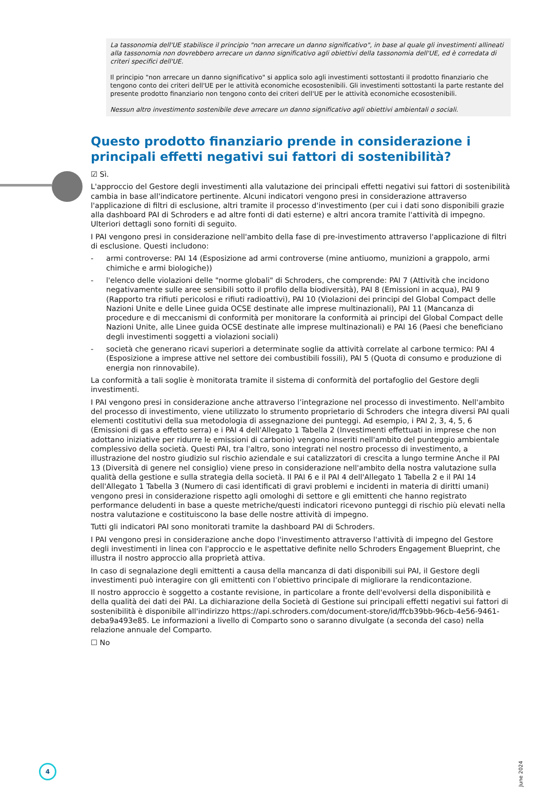La tassonomia dell'UE stabilisce il principio "non arrecare un danno significativo", in base al quale gli investimenti allineati alla tassonomia non dovrebbero arrecare un danno significativo agli obiettivi della tassonomia dell'UE, ed è corredata di criteri specifici dell'UE.
Il principio "non arrecare un danno significativo" si applica solo agli investimenti sottostanti il prodotto finanziario che tengono conto dei criteri dell'UE per le attività economiche ecosostenibili. Gli investimenti sottostanti la parte restante del presente prodotto finanziario non tengono conto dei criteri dell'UE per le attività economiche ecosostenibili.
Nessun altro investimento sostenibile deve arrecare un danno significativo agli obiettivi ambientali o sociali.
Questo prodotto finanziario prende in considerazione i principali effetti negativi sui fattori di sostenibilità?
☑ Sì.
L'approccio del Gestore degli investimenti alla valutazione dei principali effetti negativi sui fattori di sostenibilità cambia in base all'indicatore pertinente. Alcuni indicatori vengono presi in considerazione attraverso l'applicazione di filtri di esclusione, altri tramite il processo d'investimento (per cui i dati sono disponibili grazie alla dashboard PAI di Schroders e ad altre fonti di dati esterne) e altri ancora tramite l'attività di impegno. Ulteriori dettagli sono forniti di seguito.
I PAI vengono presi in considerazione nell'ambito della fase di pre-investimento attraverso l'applicazione di filtri di esclusione. Questi includono:
- armi controverse: PAI 14 (Esposizione ad armi controverse (mine antiuomo, munizioni a grappolo, armi chimiche e armi biologiche))
- l'elenco delle violazioni delle "norme globali" di Schroders, che comprende: PAI 7 (Attività che incidono negativamente sulle aree sensibili sotto il profilo della biodiversità), PAI 8 (Emissioni in acqua), PAI 9 (Rapporto tra rifiuti pericolosi e rifiuti radioattivi), PAI 10 (Violazioni dei principi del Global Compact delle Nazioni Unite e delle Linee guida OCSE destinate alle imprese multinazionali), PAI 11 (Mancanza di procedure e di meccanismi di conformità per monitorare la conformità ai principi del Global Compact delle Nazioni Unite, alle Linee guida OCSE destinate alle imprese multinazionali) e PAI 16 (Paesi che beneficiano degli investimenti soggetti a violazioni sociali)
- società che generano ricavi superiori a determinate soglie da attività correlate al carbone termico: PAI 4 (Esposizione a imprese attive nel settore dei combustibili fossili), PAI 5 (Quota di consumo e produzione di energia non rinnovabile).
La conformità a tali soglie è monitorata tramite il sistema di conformità del portafoglio del Gestore degli investimenti.
I PAI vengono presi in considerazione anche attraverso l’integrazione nel processo di investimento. Nell'ambito del processo di investimento, viene utilizzato lo strumento proprietario di Schroders che integra diversi PAI quali elementi costitutivi della sua metodologia di assegnazione dei punteggi. Ad esempio, i PAI 2, 3, 4, 5, 6 (Emissioni di gas a effetto serra) e i PAI 4 dell'Allegato 1 Tabella 2 (Investimenti effettuati in imprese che non adottano iniziative per ridurre le emissioni di carbonio) vengono inseriti nell'ambito del punteggio ambientale complessivo della società. Questi PAI, tra l'altro, sono integrati nel nostro processo di investimento, a illustrazione del nostro giudizio sul rischio aziendale e sui catalizzatori di crescita a lungo termine Anche il PAI 13 (Diversità di genere nel consiglio) viene preso in considerazione nell'ambito della nostra valutazione sulla qualità della gestione e sulla strategia della società. Il PAI 6 e il PAI 4 dell'Allegato 1 Tabella 2 e il PAI 14 dell'Allegato 1 Tabella 3 (Numero di casi identificati di gravi problemi e incidenti in materia di diritti umani) vengono presi in considerazione rispetto agli omologhi di settore e gli emittenti che hanno registrato performance deludenti in base a queste metriche/questi indicatori ricevono punteggi di rischio più elevati nella nostra valutazione e costituiscono la base delle nostre attività di impegno.
Tutti gli indicatori PAI sono monitorati tramite la dashboard PAI di Schroders.
I PAI vengono presi in considerazione anche dopo l'investimento attraverso l'attività di impegno del Gestore degli investimenti in linea con l'approccio e le aspettative definite nello Schroders Engagement Blueprint, che illustra il nostro approccio alla proprietà attiva.
In caso di segnalazione degli emittenti a causa della mancanza di dati disponibili sui PAI, il Gestore degli investimenti può interagire con gli emittenti con l’obiettivo principale di migliorare la rendicontazione.
Il nostro approccio è soggetto a costante revisione, in particolare a fronte dell'evolversi della disponibilità e della qualità dei dati dei PAI. La dichiarazione della Società di Gestione sui principali effetti negativi sui fattori di sostenibilità è disponibile all'indirizzo https://api.schroders.com/document-store/id/ffcb39bb-96cb-4e56-9461-deba9a493e85. Le informazioni a livello di Comparto sono o saranno divulgate (a seconda del caso) nella relazione annuale del Comparto.
☐ No
4
June 2024